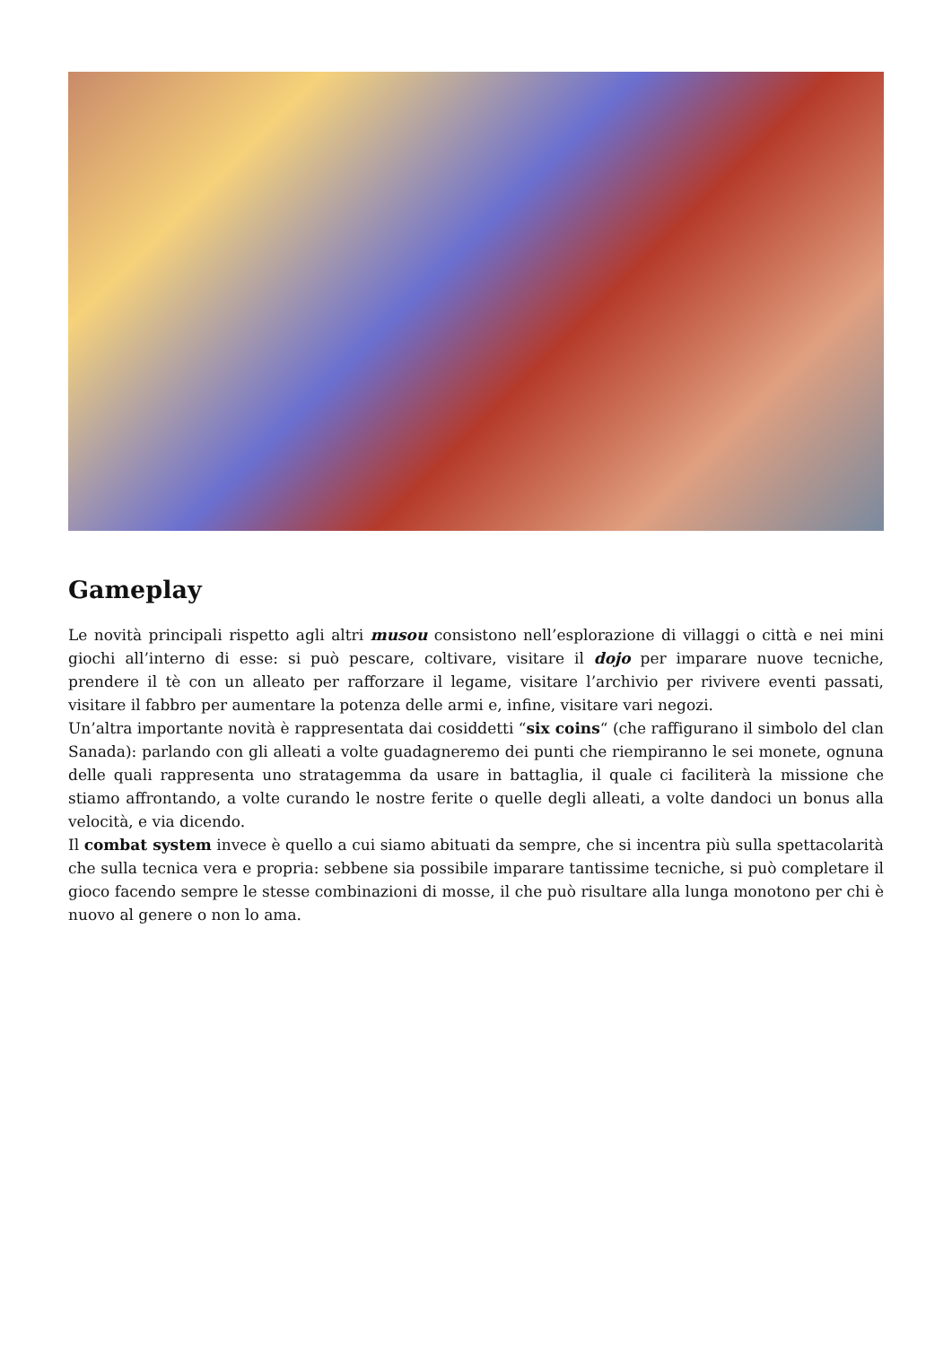Gameplay
Le novità principali rispetto agli altri musou consistono nell’esplorazione di villaggi o città e nei mini giochi all’interno di esse: si può pescare, coltivare, visitare il dojo per imparare nuove tecniche, prendere il tè con un alleato per rafforzare il legame, visitare l’archivio per rivivere eventi passati, visitare il fabbro per aumentare la potenza delle armi e, infine, visitare vari negozi.
Un’altra importante novità è rappresentata dai cosiddetti “six coins“ (che raffigurano il simbolo del clan Sanada): parlando con gli alleati a volte guadagneremo dei punti che riempiranno le sei monete, ognuna delle quali rappresenta uno stratagemma da usare in battaglia, il quale ci faciliterà la missione che stiamo affrontando, a volte curando le nostre ferite o quelle degli alleati, a volte dandoci un bonus alla velocità, e via dicendo.
Il combat system invece è quello a cui siamo abituati da sempre, che si incentra più sulla spettacolarità che sulla tecnica vera e propria: sebbene sia possibile imparare tantissime tecniche, si può completare il gioco facendo sempre le stesse combinazioni di mosse, il che può risultare alla lunga monotono per chi è nuovo al genere o non lo ama.